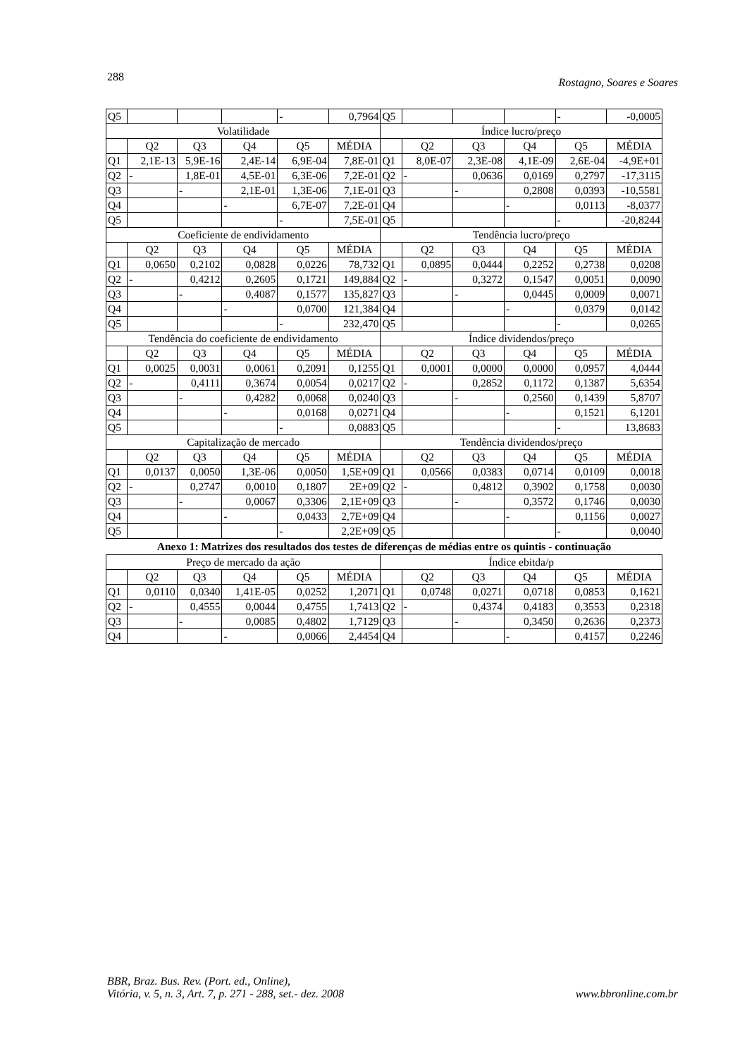288 Rostagno, Soares e Soares
| Q5 | | | | - | 0,7964 | Q5 | | | | - | -0,0005 |
| Volatilidade | | | | | | Índice lucro/preço | | | | | |
| | Q2 | Q3 | Q4 | Q5 | MÉDIA | | Q2 | Q3 | Q4 | Q5 | MÉDIA |
| Q1 | 2,1E-13 | 5,9E-16 | 2,4E-14 | 6,9E-04 | 7,8E-01 | Q1 | 8,0E-07 | 2,3E-08 | 4,1E-09 | 2,6E-04 | -4,9E+01 |
| Q2 | - | 1,8E-01 | 4,5E-01 | 6,3E-06 | 7,2E-01 | Q2 | - | 0,0636 | 0,0169 | 0,2797 | -17,3115 |
| Q3 | | - | 2,1E-01 | 1,3E-06 | 7,1E-01 | Q3 | | - | 0,2808 | 0,0393 | -10,5581 |
| Q4 | | | - | 6,7E-07 | 7,2E-01 | Q4 | | | - | 0,0113 | -8,0377 |
| Q5 | | | | - | 7,5E-01 | Q5 | | | | - | -20,8244 |
| Coeficiente de endividamento | | | | | | Tendência lucro/preço | | | | | |
| | Q2 | Q3 | Q4 | Q5 | MÉDIA | | Q2 | Q3 | Q4 | Q5 | MÉDIA |
| Q1 | 0,0650 | 0,2102 | 0,0828 | 0,0226 | 78,732 | Q1 | 0,0895 | 0,0444 | 0,2252 | 0,2738 | 0,0208 |
| Q2 | - | 0,4212 | 0,2605 | 0,1721 | 149,884 | Q2 | - | 0,3272 | 0,1547 | 0,0051 | 0,0090 |
| Q3 | | - | 0,4087 | 0,1577 | 135,827 | Q3 | | - | 0,0445 | 0,0009 | 0,0071 |
| Q4 | | | - | 0,0700 | 121,384 | Q4 | | | - | 0,0379 | 0,0142 |
| Q5 | | | | - | 232,470 | Q5 | | | | - | 0,0265 |
| Tendência do coeficiente de endividamento | | | | | | Índice dividendos/preço | | | | | |
| | Q2 | Q3 | Q4 | Q5 | MÉDIA | | Q2 | Q3 | Q4 | Q5 | MÉDIA |
| Q1 | 0,0025 | 0,0031 | 0,0061 | 0,2091 | 0,1255 | Q1 | 0,0001 | 0,0000 | 0,0000 | 0,0957 | 4,0444 |
| Q2 | - | 0,4111 | 0,3674 | 0,0054 | 0,0217 | Q2 | - | 0,2852 | 0,1172 | 0,1387 | 5,6354 |
| Q3 | | - | 0,4282 | 0,0068 | 0,0240 | Q3 | | - | 0,2560 | 0,1439 | 5,8707 |
| Q4 | | | - | 0,0168 | 0,0271 | Q4 | | | - | 0,1521 | 6,1201 |
| Q5 | | | | - | 0,0883 | Q5 | | | | - | 13,8683 |
| Capitalização de mercado | | | | | | Tendência dividendos/preço | | | | | |
| | Q2 | Q3 | Q4 | Q5 | MÉDIA | | Q2 | Q3 | Q4 | Q5 | MÉDIA |
| Q1 | 0,0137 | 0,0050 | 1,3E-06 | 0,0050 | 1,5E+09 | Q1 | 0,0566 | 0,0383 | 0,0714 | 0,0109 | 0,0018 |
| Q2 | - | 0,2747 | 0,0010 | 0,1807 | 2E+09 | Q2 | - | 0,4812 | 0,3902 | 0,1758 | 0,0030 |
| Q3 | | - | 0,0067 | 0,3306 | 2,1E+09 | Q3 | | - | 0,3572 | 0,1746 | 0,0030 |
| Q4 | | | - | 0,0433 | 2,7E+09 | Q4 | | | - | 0,1156 | 0,0027 |
| Q5 | | | | - | 2,2E+09 | Q5 | | | | - | 0,0040 |
Anexo 1: Matrizes dos resultados dos testes de diferenças de médias entre os quintis - continuação
| Preço de mercado da ação | | | | | | Índice ebitda/p | | | | | |
| | Q2 | Q3 | Q4 | Q5 | MÉDIA | | Q2 | Q3 | Q4 | Q5 | MÉDIA |
| Q1 | 0,0110 | 0,0340 | 1,41E-05 | 0,0252 | 1,2071 | Q1 | 0,0748 | 0,0271 | 0,0718 | 0,0853 | 0,1621 |
| Q2 | - | 0,4555 | 0,0044 | 0,4755 | 1,7413 | Q2 | - | 0,4374 | 0,4183 | 0,3553 | 0,2318 |
| Q3 | | - | 0,0085 | 0,4802 | 1,7129 | Q3 | | - | 0,3450 | 0,2636 | 0,2373 |
| Q4 | | | - | 0,0066 | 2,4454 | Q4 | | | - | 0,4157 | 0,2246 |
BBR, Braz. Bus. Rev. (Port. ed., Online),
Vitória, v. 5, n. 3, Art. 7, p. 271 - 288, set.- dez. 2008 www.bbronline.com.br